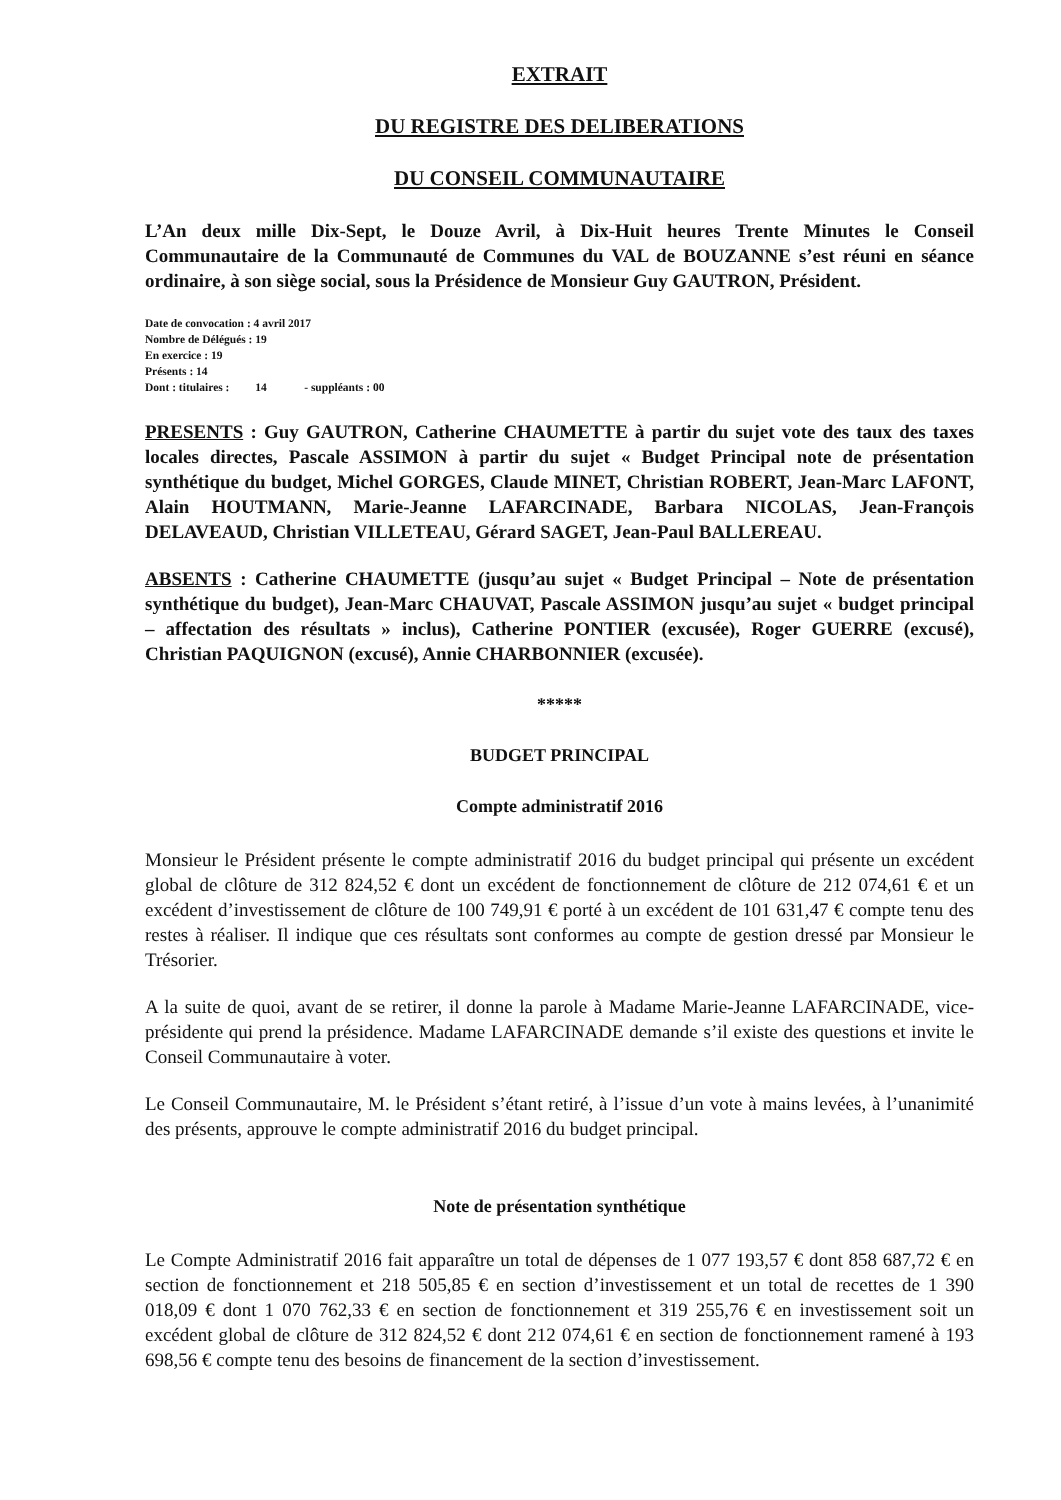EXTRAIT
DU REGISTRE DES DELIBERATIONS
DU CONSEIL COMMUNAUTAIRE
L’An deux mille Dix-Sept, le Douze Avril, à Dix-Huit heures Trente Minutes le Conseil Communautaire de la Communauté de Communes du VAL de BOUZANNE s’est réuni en séance ordinaire, à son siège social, sous la Présidence de Monsieur Guy GAUTRON, Président.
Date de convocation : 4 avril 2017
Nombre de Délégués : 19
En exercice : 19
Présents : 14
Dont : titulaires : 14 - suppléants : 00
PRESENTS : Guy GAUTRON, Catherine CHAUMETTE à partir du sujet vote des taux des taxes locales directes, Pascale ASSIMON à partir du sujet « Budget Principal note de présentation synthétique du budget, Michel GORGES, Claude MINET, Christian ROBERT, Jean-Marc LAFONT, Alain HOUTMANN, Marie-Jeanne LAFARCINADE, Barbara NICOLAS, Jean-François DELAVEAUD, Christian VILLETEAU, Gérard SAGET, Jean-Paul BALLEREAU.
ABSENTS : Catherine CHAUMETTE (jusqu’au sujet « Budget Principal – Note de présentation synthétique du budget), Jean-Marc CHAUVAT, Pascale ASSIMON jusqu’au sujet « budget principal – affectation des résultats » inclus), Catherine PONTIER (excusée), Roger GUERRE (excusé), Christian PAQUIGNON (excusé), Annie CHARBONNIER (excusée).
*****
BUDGET PRINCIPAL
Compte administratif 2016
Monsieur le Président présente le compte administratif 2016 du budget principal qui présente un excédent global de clôture de 312 824,52 € dont un excédent de fonctionnement de clôture de 212 074,61 € et un excédent d’investissement de clôture de 100 749,91 € porté à un excédent de 101 631,47 € compte tenu des restes à réaliser. Il indique que ces résultats sont conformes au compte de gestion dressé par Monsieur le Trésorier.
A la suite de quoi, avant de se retirer, il donne la parole à Madame Marie-Jeanne LAFARCINADE, vice-présidente qui prend la présidence. Madame LAFARCINADE demande s’il existe des questions et invite le Conseil Communautaire à voter.
Le Conseil Communautaire, M. le Président s’étant retiré, à l’issue d’un vote à mains levées, à l’unanimité des présents, approuve le compte administratif 2016 du budget principal.
Note de présentation synthétique
Le Compte Administratif 2016 fait apparaître un total de dépenses de 1 077 193,57 € dont 858 687,72 € en section de fonctionnement et 218 505,85 € en section d’investissement et un total de recettes de 1 390 018,09 € dont 1 070 762,33 € en section de fonctionnement et 319 255,76 € en investissement soit un excédent global de clôture de 312 824,52 € dont 212 074,61 € en section de fonctionnement ramené à 193 698,56 € compte tenu des besoins de financement de la section d’investissement.